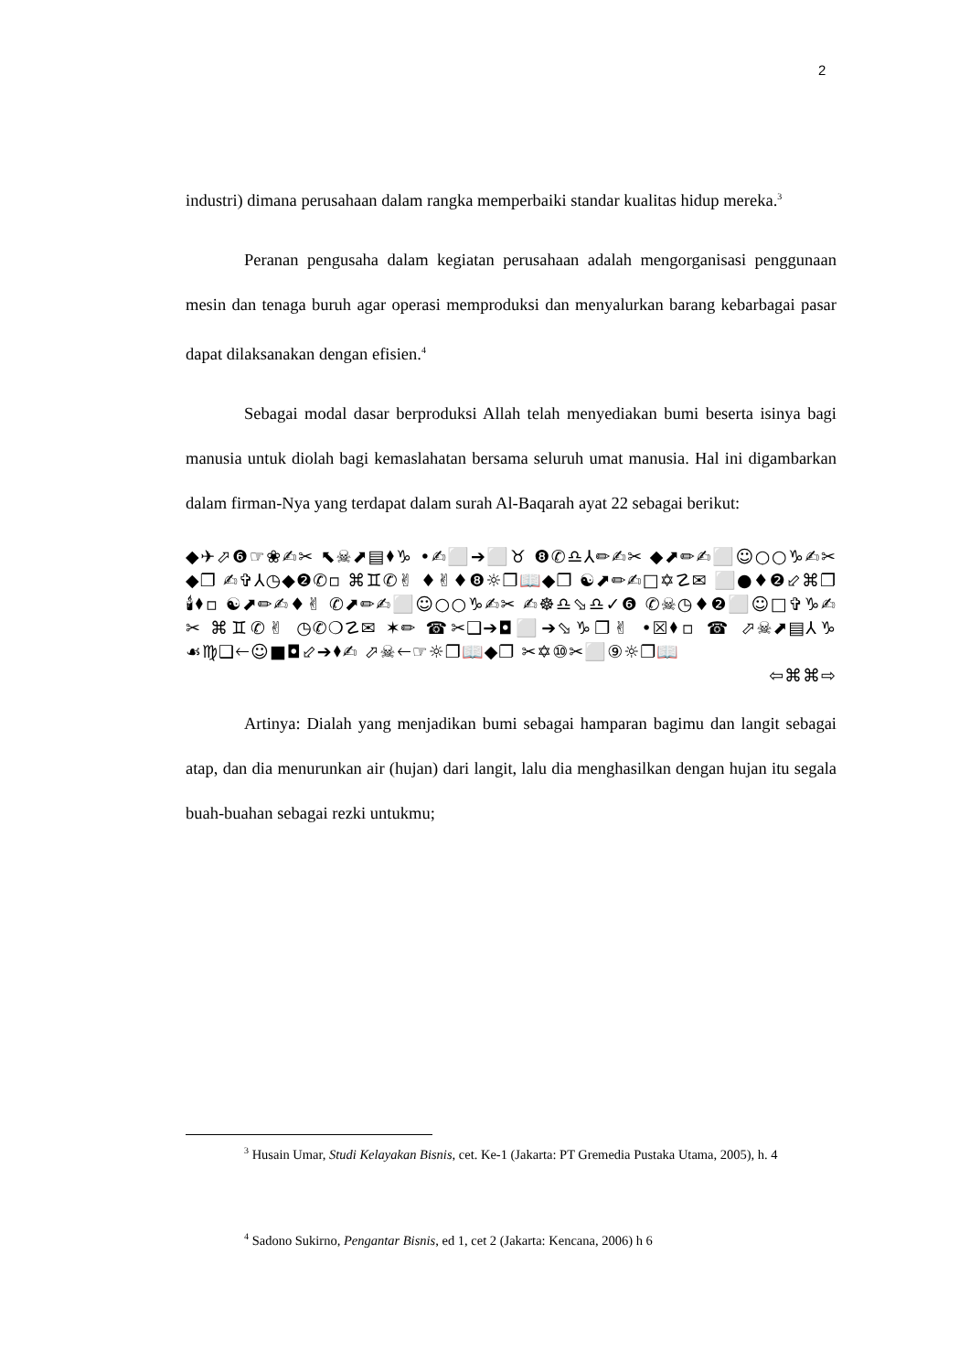2
industri) dimana perusahaan dalam rangka memperbaiki standar kualitas hidup mereka.<sup>3</sup>
Peranan pengusaha dalam kegiatan perusahaan adalah mengorganisasi penggunaan mesin dan tenaga buruh agar operasi memproduksi dan menyalurkan barang kebarbagai pasar dapat dilaksanakan dengan efisien.<sup>4</sup>
Sebagai modal dasar berproduksi Allah telah menyediakan bumi beserta isinya bagi manusia untuk diolah bagi kemaslahatan bersama seluruh umat manusia. Hal ini digambarkan dalam firman-Nya yang terdapat dalam surah Al-Baqarah ayat 22 sebagai berikut:
◆✈⬀❻☞❀✍✂ ⬉☠⬈▤⬧♑ •✍⬜➔⬜♉ ❽✆♎⅄✏✍✂ ◆⬈✏✍⬜☺○○♑✍✂◆❐ ✍✞⅄◷◆❷✆▫ ⌘♊✆✌ ♦✌♦❽☼❐📖◆❐ ☯⬈✏✍□✡☡✉ ⬜●♦❷⬃⌘❐🕯⬧▫ ☯⬈✏✍♦✌ ✆⬈✏✍⬜☺○○♑✍✂ ✍☸♎⬂♎✓❻ ✆☠◷♦❷⬜☺□✞♑✍✂ ⌘♊✆✌ ◷✆❍☡✉ ✶✏ ☎✂❑➔◘⬜➔⬂♑❐✌ •☒⬧▫ ☎ ⬀☠⬈▤⅄♑ ☙♍❑🡐☺■◘⬃➔⬧✍ ⬀☠🡐☞☼❐📖◆❐ ✂✡⑩✂⬜⑨☼❐📖
⇦⌘⌘⇨
Artinya: Dialah yang menjadikan bumi sebagai hamparan bagimu dan langit sebagai atap, dan dia menurunkan air (hujan) dari langit, lalu dia menghasilkan dengan hujan itu segala buah-buahan sebagai rezki untukmu;
<sup>3</sup> Husain Umar, Studi Kelayakan Bisnis, cet. Ke-1 (Jakarta: PT Gremedia Pustaka Utama, 2005), h. 4
<sup>4</sup> Sadono Sukirno, Pengantar Bisnis, ed 1, cet 2 (Jakarta: Kencana, 2006) h 6